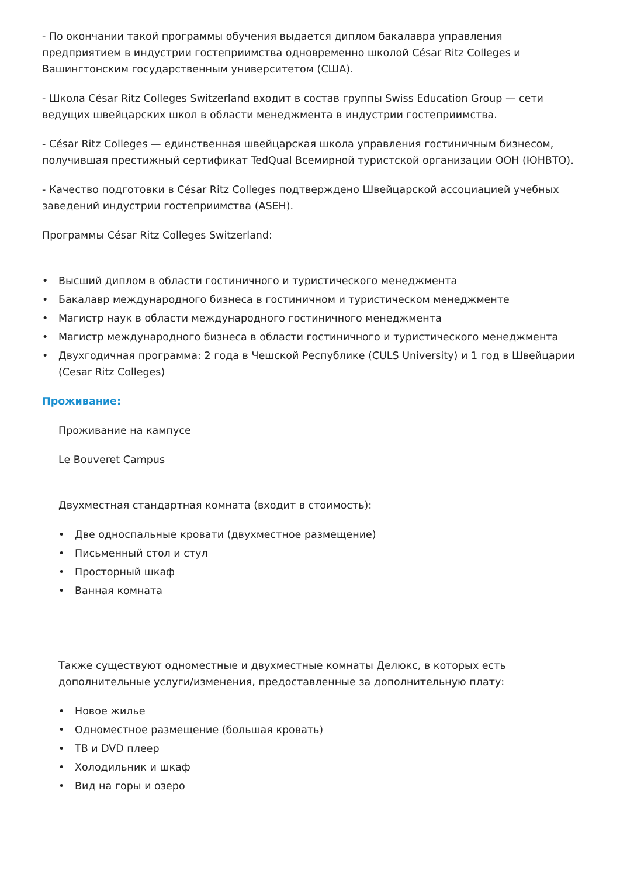- По окончании такой программы обучения выдается диплом бакалавра управления предприятием в индустрии гостеприимства одновременно школой César Ritz Colleges и Вашингтонским государственным университетом (США).
- Школа César Ritz Colleges Switzerland входит в состав группы Swiss Education Group — сети ведущих швейцарских школ в области менеджмента в индустрии гостеприимства.
- César Ritz Colleges — единственная швейцарская школа управления гостиничным бизнесом, получившая престижный сертификат TedQual Всемирной туристской организации ООН (ЮНВТО).
- Качество подготовки в César Ritz Colleges подтверждено Швейцарской ассоциацией учебных заведений индустрии гостеприимства (ASEH).
Программы César Ritz Colleges Switzerland:
• Высший диплом в области гостиничного и туристического менеджмента
• Бакалавр международного бизнеса в гостиничном и туристическом менеджменте
• Магистр наук в области международного гостиничного менеджмента
• Магистр международного бизнеса в области гостиничного и туристического менеджмента
• Двухгодичная программа: 2 года в Чешской Республике (CULS University) и 1 год в Швейцарии (Cesar Ritz Colleges)
Проживание:
Проживание на кампусе
Le Bouveret Campus
Двухместная стандартная комната (входит в стоимость):
• Две односпальные кровати (двухместное размещение)
• Письменный стол и стул
• Просторный шкаф
• Ванная комната
Также существуют одноместные и двухместные комнаты Делюкс, в которых есть дополнительные услуги/изменения, предоставленные за дополнительную плату:
• Новое жилье
• Одноместное размещение (большая кровать)
• ТВ и DVD плеер
• Холодильник и шкаф
• Вид на горы и озеро